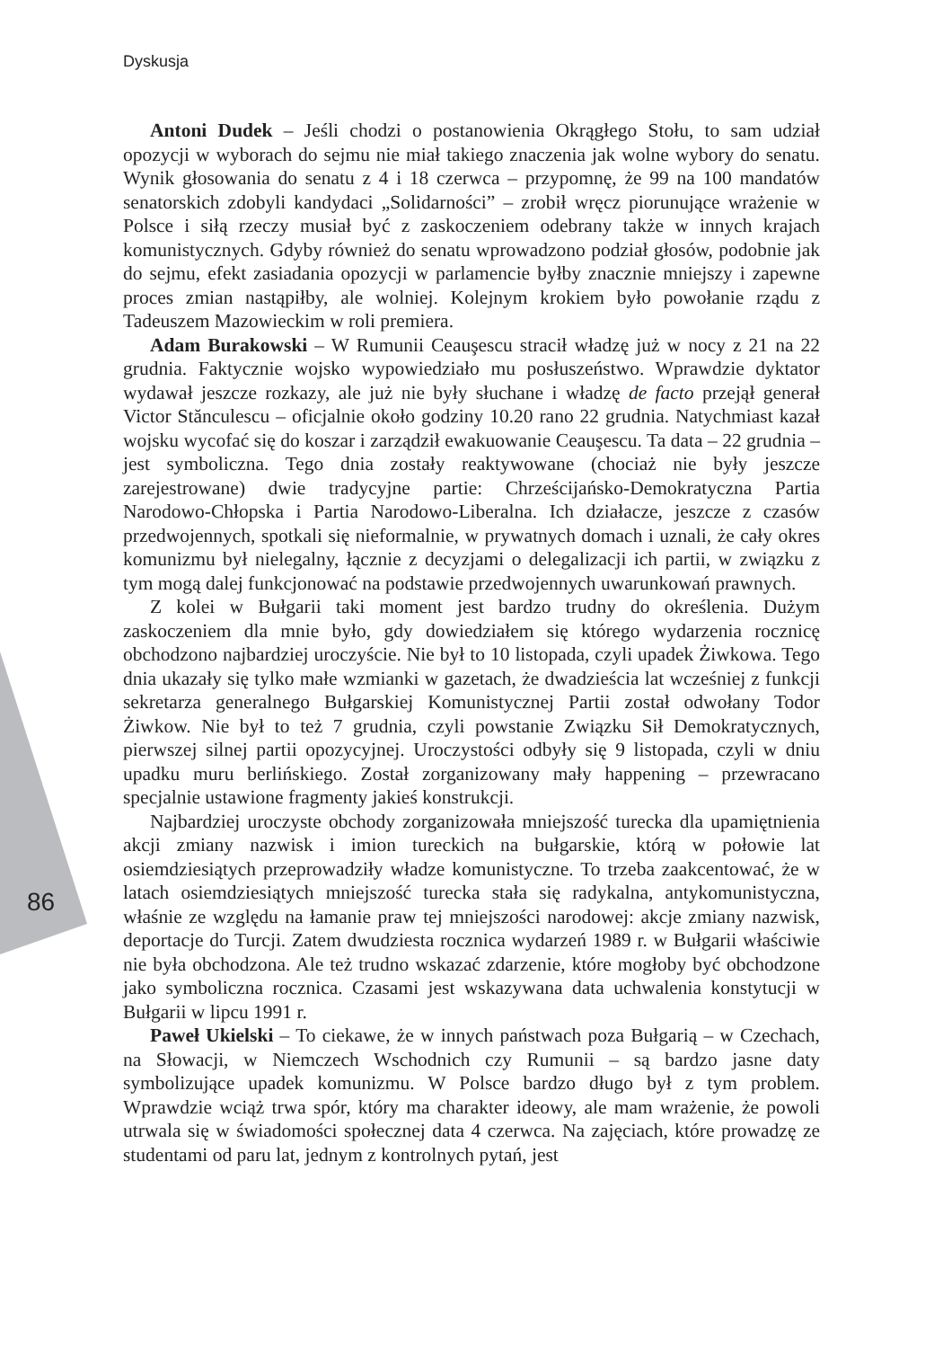Dyskusja
Antoni Dudek – Jeśli chodzi o postanowienia Okrągłego Stołu, to sam udział opozycji w wyborach do sejmu nie miał takiego znaczenia jak wolne wybory do senatu. Wynik głosowania do senatu z 4 i 18 czerwca – przypomnę, że 99 na 100 mandatów senatorskich zdobyli kandydaci „Solidarności” – zrobił wręcz piorunujące wrażenie w Polsce i siłą rzeczy musiał być z zaskoczeniem odebrany także w innych krajach komunistycznych. Gdyby również do senatu wprowadzono podział głosów, podobnie jak do sejmu, efekt zasiadania opozycji w parlamencie byłby znacznie mniejszy i zapewne proces zmian nastąpiłby, ale wolniej. Kolejnym krokiem było powołanie rządu z Tadeuszem Mazowieckim w roli premiera.
Adam Burakowski – W Rumunii Ceauşescu stracił władzę już w nocy z 21 na 22 grudnia. Faktycznie wojsko wypowiedziało mu posłuszeństwo. Wprawdzie dyktator wydawał jeszcze rozkazy, ale już nie były słuchane i władzę de facto przejął generał Victor Stănculescu – oficjalnie około godziny 10.20 rano 22 grudnia. Natychmiast kazał wojsku wycofać się do koszar i zarządził ewakuowanie Ceauşescu. Ta data – 22 grudnia – jest symboliczna. Tego dnia zostały reaktywowane (chociaż nie były jeszcze zarejestrowane) dwie tradycyjne partie: Chrześcijańsko-Demokratyczna Partia Narodowo-Chłopska i Partia Narodowo-Liberalna. Ich działacze, jeszcze z czasów przedwojennych, spotkali się nieformalnie, w prywatnych domach i uznali, że cały okres komunizmu był nielegalny, łącznie z decyzjami o delegalizacji ich partii, w związku z tym mogą dalej funkcjonować na podstawie przedwojennych uwarunkowań prawnych.
Z kolei w Bułgarii taki moment jest bardzo trudny do określenia. Dużym zaskoczeniem dla mnie było, gdy dowiedziałem się którego wydarzenia rocznicę obchodzono najbardziej uroczyście. Nie był to 10 listopada, czyli upadek Żiwkowa. Tego dnia ukazały się tylko małe wzmianki w gazetach, że dwadzieścia lat wcześniej z funkcji sekretarza generalnego Bułgarskiej Komunistycznej Partii został odwołany Todor Żiwkow. Nie był to też 7 grudnia, czyli powstanie Związku Sił Demokratycznych, pierwszej silnej partii opozycyjnej. Uroczystości odbyły się 9 listopada, czyli w dniu upadku muru berlińskiego. Został zorganizowany mały happening – przewracano specjalnie ustawione fragmenty jakieś konstrukcji.
Najbardziej uroczyste obchody zorganizowała mniejszość turecka dla upamiętnienia akcji zmiany nazwisk i imion tureckich na bułgarskie, którą w połowie lat osiemdziesiątych przeprowadziły władze komunistyczne. To trzeba zaakcentować, że w latach osiemdziesiątych mniejszość turecka stała się radykalna, antykomunistyczna, właśnie ze względu na łamanie praw tej mniejszości narodowej: akcje zmiany nazwisk, deportacje do Turcji. Zatem dwudziesta rocznica wydarzeń 1989 r. w Bułgarii właściwie nie była obchodzona. Ale też trudno wskazać zdarzenie, które mogłoby być obchodzone jako symboliczna rocznica. Czasami jest wskazywana data uchwalenia konstytucji w Bułgarii w lipcu 1991 r.
Paweł Ukielski – To ciekawe, że w innych państwach poza Bułgarią – w Czechach, na Słowacji, w Niemczech Wschodnich czy Rumunii – są bardzo jasne daty symbolizujące upadek komunizmu. W Polsce bardzo długo był z tym problem. Wprawdzie wciąż trwa spór, który ma charakter ideowy, ale mam wrażenie, że powoli utrwala się w świadomości społecznej data 4 czerwca. Na zajęciach, które prowadzę ze studentami od paru lat, jednym z kontrolnych pytań, jest
86